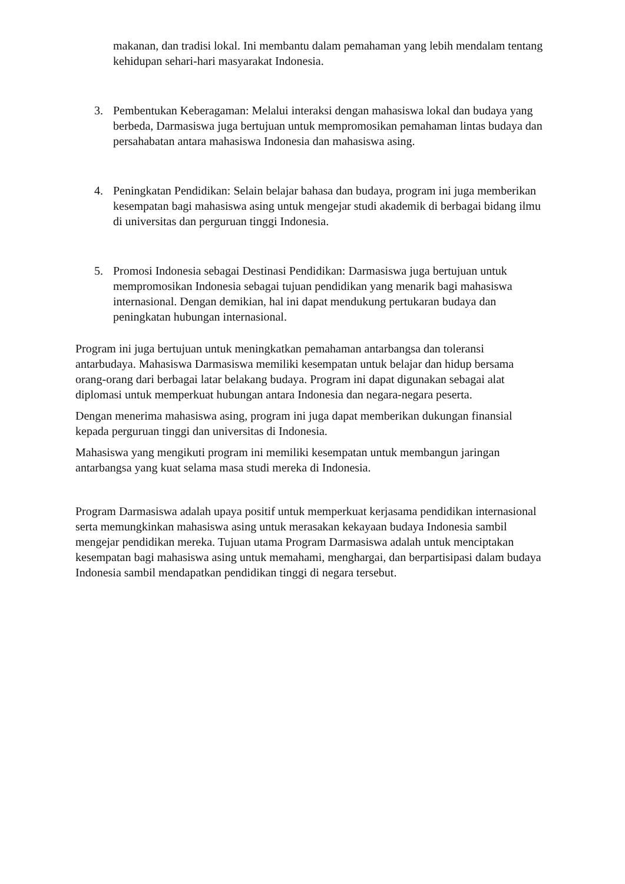makanan, dan tradisi lokal. Ini membantu dalam pemahaman yang lebih mendalam tentang kehidupan sehari-hari masyarakat Indonesia.
3. Pembentukan Keberagaman: Melalui interaksi dengan mahasiswa lokal dan budaya yang berbeda, Darmasiswa juga bertujuan untuk mempromosikan pemahaman lintas budaya dan persahabatan antara mahasiswa Indonesia dan mahasiswa asing.
4. Peningkatan Pendidikan: Selain belajar bahasa dan budaya, program ini juga memberikan kesempatan bagi mahasiswa asing untuk mengejar studi akademik di berbagai bidang ilmu di universitas dan perguruan tinggi Indonesia.
5. Promosi Indonesia sebagai Destinasi Pendidikan: Darmasiswa juga bertujuan untuk mempromosikan Indonesia sebagai tujuan pendidikan yang menarik bagi mahasiswa internasional. Dengan demikian, hal ini dapat mendukung pertukaran budaya dan peningkatan hubungan internasional.
Program ini juga bertujuan untuk meningkatkan pemahaman antarbangsa dan toleransi antarbudaya. Mahasiswa Darmasiswa memiliki kesempatan untuk belajar dan hidup bersama orang-orang dari berbagai latar belakang budaya. Program ini dapat digunakan sebagai alat diplomasi untuk memperkuat hubungan antara Indonesia dan negara-negara peserta.
Dengan menerima mahasiswa asing, program ini juga dapat memberikan dukungan finansial kepada perguruan tinggi dan universitas di Indonesia.
Mahasiswa yang mengikuti program ini memiliki kesempatan untuk membangun jaringan antarbangsa yang kuat selama masa studi mereka di Indonesia.
Program Darmasiswa adalah upaya positif untuk memperkuat kerjasama pendidikan internasional serta memungkinkan mahasiswa asing untuk merasakan kekayaan budaya Indonesia sambil mengejar pendidikan mereka. Tujuan utama Program Darmasiswa adalah untuk menciptakan kesempatan bagi mahasiswa asing untuk memahami, menghargai, dan berpartisipasi dalam budaya Indonesia sambil mendapatkan pendidikan tinggi di negara tersebut.